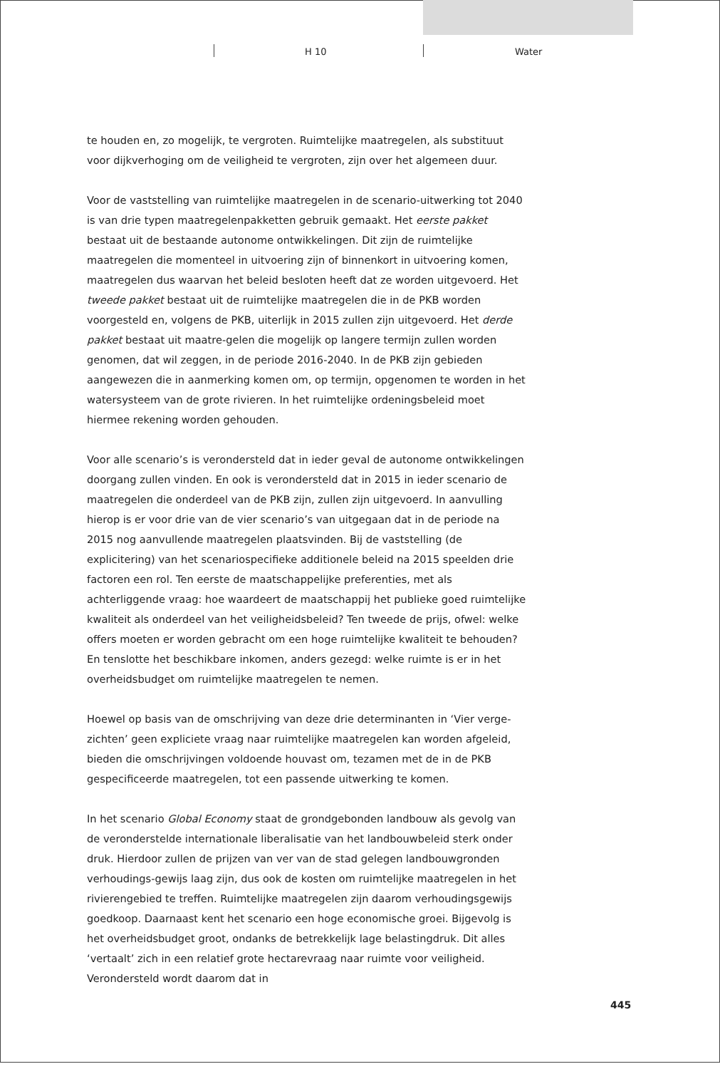H 10 Water
te houden en, zo mogelijk, te vergroten. Ruimtelijke maatregelen, als substituut voor dijkverhoging om de veiligheid te vergroten, zijn over het algemeen duur.
Voor de vaststelling van ruimtelijke maatregelen in de scenario-uitwerking tot 2040 is van drie typen maatregelenpakketten gebruik gemaakt. Het eerste pakket bestaat uit de bestaande autonome ontwikkelingen. Dit zijn de ruimtelijke maatregelen die momenteel in uitvoering zijn of binnenkort in uitvoering komen, maatregelen dus waarvan het beleid besloten heeft dat ze worden uitgevoerd. Het tweede pakket bestaat uit de ruimtelijke maatregelen die in de PKB worden voorgesteld en, volgens de PKB, uiterlijk in 2015 zullen zijn uitgevoerd. Het derde pakket bestaat uit maatre-gelen die mogelijk op langere termijn zullen worden genomen, dat wil zeggen, in de periode 2016-2040. In de PKB zijn gebieden aangewezen die in aanmerking komen om, op termijn, opgenomen te worden in het watersysteem van de grote rivieren. In het ruimtelijke ordeningsbeleid moet hiermee rekening worden gehouden.
Voor alle scenario’s is verondersteld dat in ieder geval de autonome ontwikkelingen doorgang zullen vinden. En ook is verondersteld dat in 2015 in ieder scenario de maatregelen die onderdeel van de PKB zijn, zullen zijn uitgevoerd. In aanvulling hierop is er voor drie van de vier scenario’s van uitgegaan dat in de periode na 2015 nog aanvullende maatregelen plaatsvinden. Bij de vaststelling (de explicitering) van het scenariospecifieke additionele beleid na 2015 speelden drie factoren een rol. Ten eerste de maatschappelijke preferenties, met als achterliggende vraag: hoe waardeert de maatschappij het publieke goed ruimtelijke kwaliteit als onderdeel van het veiligheidsbeleid? Ten tweede de prijs, ofwel: welke offers moeten er worden gebracht om een hoge ruimtelijke kwaliteit te behouden? En tenslotte het beschikbare inkomen, anders gezegd: welke ruimte is er in het overheidsbudget om ruimtelijke maatregelen te nemen.
Hoewel op basis van de omschrijving van deze drie determinanten in ‘Vier verge-zichten’ geen expliciete vraag naar ruimtelijke maatregelen kan worden afgeleid, bieden die omschrijvingen voldoende houvast om, tezamen met de in de PKB gespecificeerde maatregelen, tot een passende uitwerking te komen.
In het scenario Global Economy staat de grondgebonden landbouw als gevolg van de veronderstelde internationale liberalisatie van het landbouwbeleid sterk onder druk. Hierdoor zullen de prijzen van ver van de stad gelegen landbouwgronden verhoudings-gewijs laag zijn, dus ook de kosten om ruimtelijke maatregelen in het rivierengebied te treffen. Ruimtelijke maatregelen zijn daarom verhoudingsgewijs goedkoop. Daarnaast kent het scenario een hoge economische groei. Bijgevolg is het overheidsbudget groot, ondanks de betrekkelijk lage belastingdruk. Dit alles ‘vertaalt’ zich in een relatief grote hectarevraag naar ruimte voor veiligheid. Verondersteld wordt daarom dat in
445